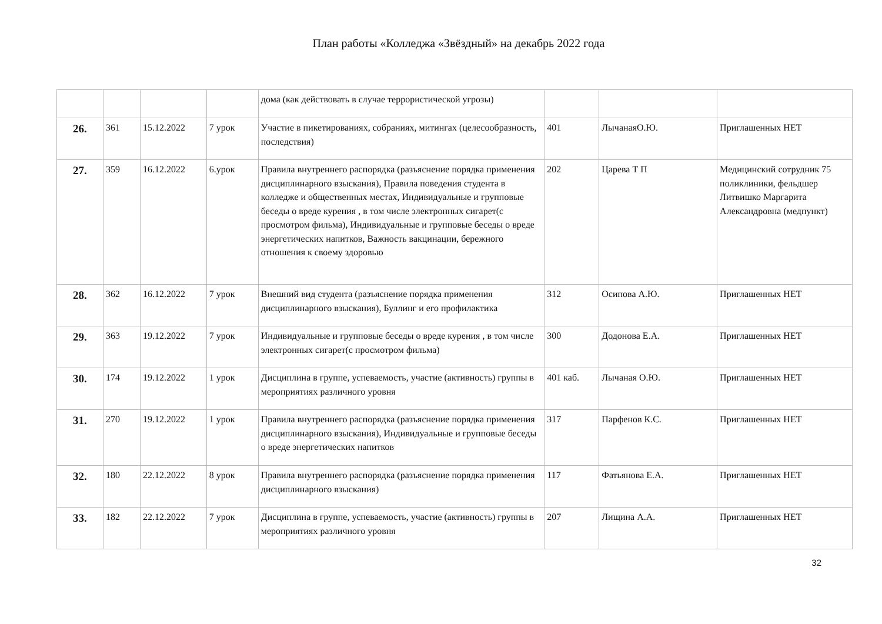План работы «Колледжа «Звёздный» на декабрь 2022 года
| | | | | дома (как действовать в случае террористической угрозы) | | | |
| 26. | 361 | 15.12.2022 | 7 урок | Участие в пикетированиях, собраниях, митингах (целесообразность, последствия) | 401 | ЛычанаяО.Ю. | Приглашенных НЕТ |
| 27. | 359 | 16.12.2022 | 6.урок | Правила внутреннего распорядка (разъяснение порядка применения дисциплинарного взыскания), Правила поведения студента в колледже и общественных местах, Индивидуальные и групповые беседы о вреде курения , в том числе электронных сигарет(с просмотром фильма), Индивидуальные и групповые беседы о вреде энергетических напитков, Важность вакцинации, бережного отношения к своему здоровью | 202 | Царева Т П | Медицинский сотрудник 75 поликлиники, фельдшер Литвишко Маргарита Александровна (медпункт) |
| 28. | 362 | 16.12.2022 | 7 урок | Внешний вид студента (разъяснение порядка применения дисциплинарного взыскания), Буллинг и его профилактика | 312 | Осипова А.Ю. | Приглашенных НЕТ |
| 29. | 363 | 19.12.2022 | 7 урок | Индивидуальные и групповые беседы о вреде курения , в том числе электронных сигарет(с просмотром фильма) | 300 | Додонова Е.А. | Приглашенных НЕТ |
| 30. | 174 | 19.12.2022 | 1 урок | Дисциплина в группе, успеваемость, участие (активность) группы в мероприятиях различного уровня | 401 каб. | Лычаная О.Ю. | Приглашенных НЕТ |
| 31. | 270 | 19.12.2022 | 1 урок | Правила внутреннего распорядка (разъяснение порядка применения дисциплинарного взыскания), Индивидуальные и групповые беседы о вреде энергетических напитков | 317 | Парфенов К.С. | Приглашенных НЕТ |
| 32. | 180 | 22.12.2022 | 8 урок | Правила внутреннего распорядка (разъяснение порядка применения дисциплинарного взыскания) | 117 | Фатьянова Е.А. | Приглашенных НЕТ |
| 33. | 182 | 22.12.2022 | 7 урок | Дисциплина в группе, успеваемость, участие (активность) группы в мероприятиях различного уровня | 207 | Лищина А.А. | Приглашенных НЕТ |
32